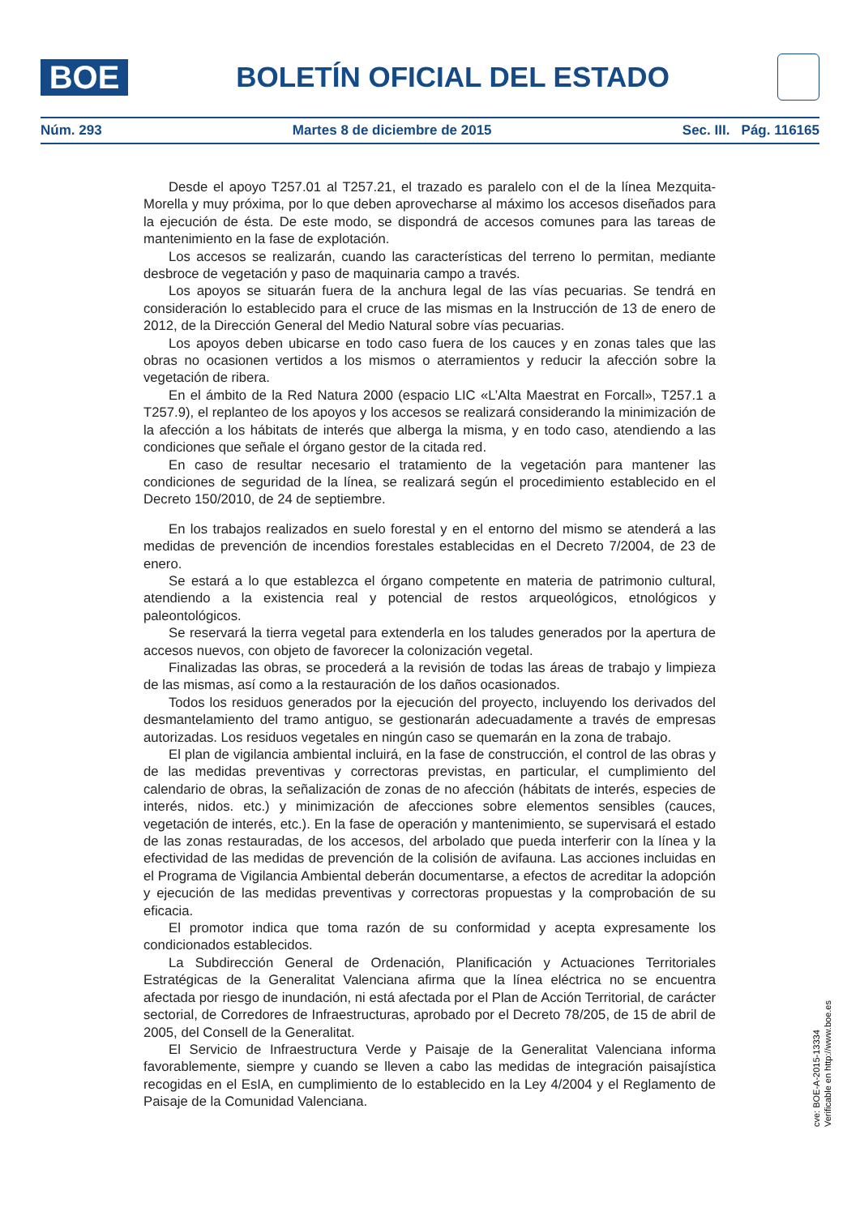BOE
BOLETÍN OFICIAL DEL ESTADO
Núm. 293 Martes 8 de diciembre de 2015 Sec. III. Pág. 116165
Desde el apoyo T257.01 al T257.21, el trazado es paralelo con el de la línea Mezquita-Morella y muy próxima, por lo que deben aprovecharse al máximo los accesos diseñados para la ejecución de ésta. De este modo, se dispondrá de accesos comunes para las tareas de mantenimiento en la fase de explotación.
Los accesos se realizarán, cuando las características del terreno lo permitan, mediante desbroce de vegetación y paso de maquinaria campo a través.
Los apoyos se situarán fuera de la anchura legal de las vías pecuarias. Se tendrá en consideración lo establecido para el cruce de las mismas en la Instrucción de 13 de enero de 2012, de la Dirección General del Medio Natural sobre vías pecuarias.
Los apoyos deben ubicarse en todo caso fuera de los cauces y en zonas tales que las obras no ocasionen vertidos a los mismos o aterramientos y reducir la afección sobre la vegetación de ribera.
En el ámbito de la Red Natura 2000 (espacio LIC «L’Alta Maestrat en Forcall», T257.1 a T257.9), el replanteo de los apoyos y los accesos se realizará considerando la minimización de la afección a los hábitats de interés que alberga la misma, y en todo caso, atendiendo a las condiciones que señale el órgano gestor de la citada red.
En caso de resultar necesario el tratamiento de la vegetación para mantener las condiciones de seguridad de la línea, se realizará según el procedimiento establecido en el Decreto 150/2010, de 24 de septiembre.
En los trabajos realizados en suelo forestal y en el entorno del mismo se atenderá a las medidas de prevención de incendios forestales establecidas en el Decreto 7/2004, de 23 de enero.
Se estará a lo que establezca el órgano competente en materia de patrimonio cultural, atendiendo a la existencia real y potencial de restos arqueológicos, etnológicos y paleontológicos.
Se reservará la tierra vegetal para extenderla en los taludes generados por la apertura de accesos nuevos, con objeto de favorecer la colonización vegetal.
Finalizadas las obras, se procederá a la revisión de todas las áreas de trabajo y limpieza de las mismas, así como a la restauración de los daños ocasionados.
Todos los residuos generados por la ejecución del proyecto, incluyendo los derivados del desmantelamiento del tramo antiguo, se gestionarán adecuadamente a través de empresas autorizadas. Los residuos vegetales en ningún caso se quemarán en la zona de trabajo.
El plan de vigilancia ambiental incluirá, en la fase de construcción, el control de las obras y de las medidas preventivas y correctoras previstas, en particular, el cumplimiento del calendario de obras, la señalización de zonas de no afección (hábitats de interés, especies de interés, nidos. etc.) y minimización de afecciones sobre elementos sensibles (cauces, vegetación de interés, etc.). En la fase de operación y mantenimiento, se supervisará el estado de las zonas restauradas, de los accesos, del arbolado que pueda interferir con la línea y la efectividad de las medidas de prevención de la colisión de avifauna. Las acciones incluidas en el Programa de Vigilancia Ambiental deberán documentarse, a efectos de acreditar la adopción y ejecución de las medidas preventivas y correctoras propuestas y la comprobación de su eficacia.
El promotor indica que toma razón de su conformidad y acepta expresamente los condicionados establecidos.
La Subdirección General de Ordenación, Planificación y Actuaciones Territoriales Estratégicas de la Generalitat Valenciana afirma que la línea eléctrica no se encuentra afectada por riesgo de inundación, ni está afectada por el Plan de Acción Territorial, de carácter sectorial, de Corredores de Infraestructuras, aprobado por el Decreto 78/205, de 15 de abril de 2005, del Consell de la Generalitat.
El Servicio de Infraestructura Verde y Paisaje de la Generalitat Valenciana informa favorablemente, siempre y cuando se lleven a cabo las medidas de integración paisajística recogidas en el EsIA, en cumplimiento de lo establecido en la Ley 4/2004 y el Reglamento de Paisaje de la Comunidad Valenciana.
cve: BOE-A-2015-13334
Verificable en http://www.boe.es